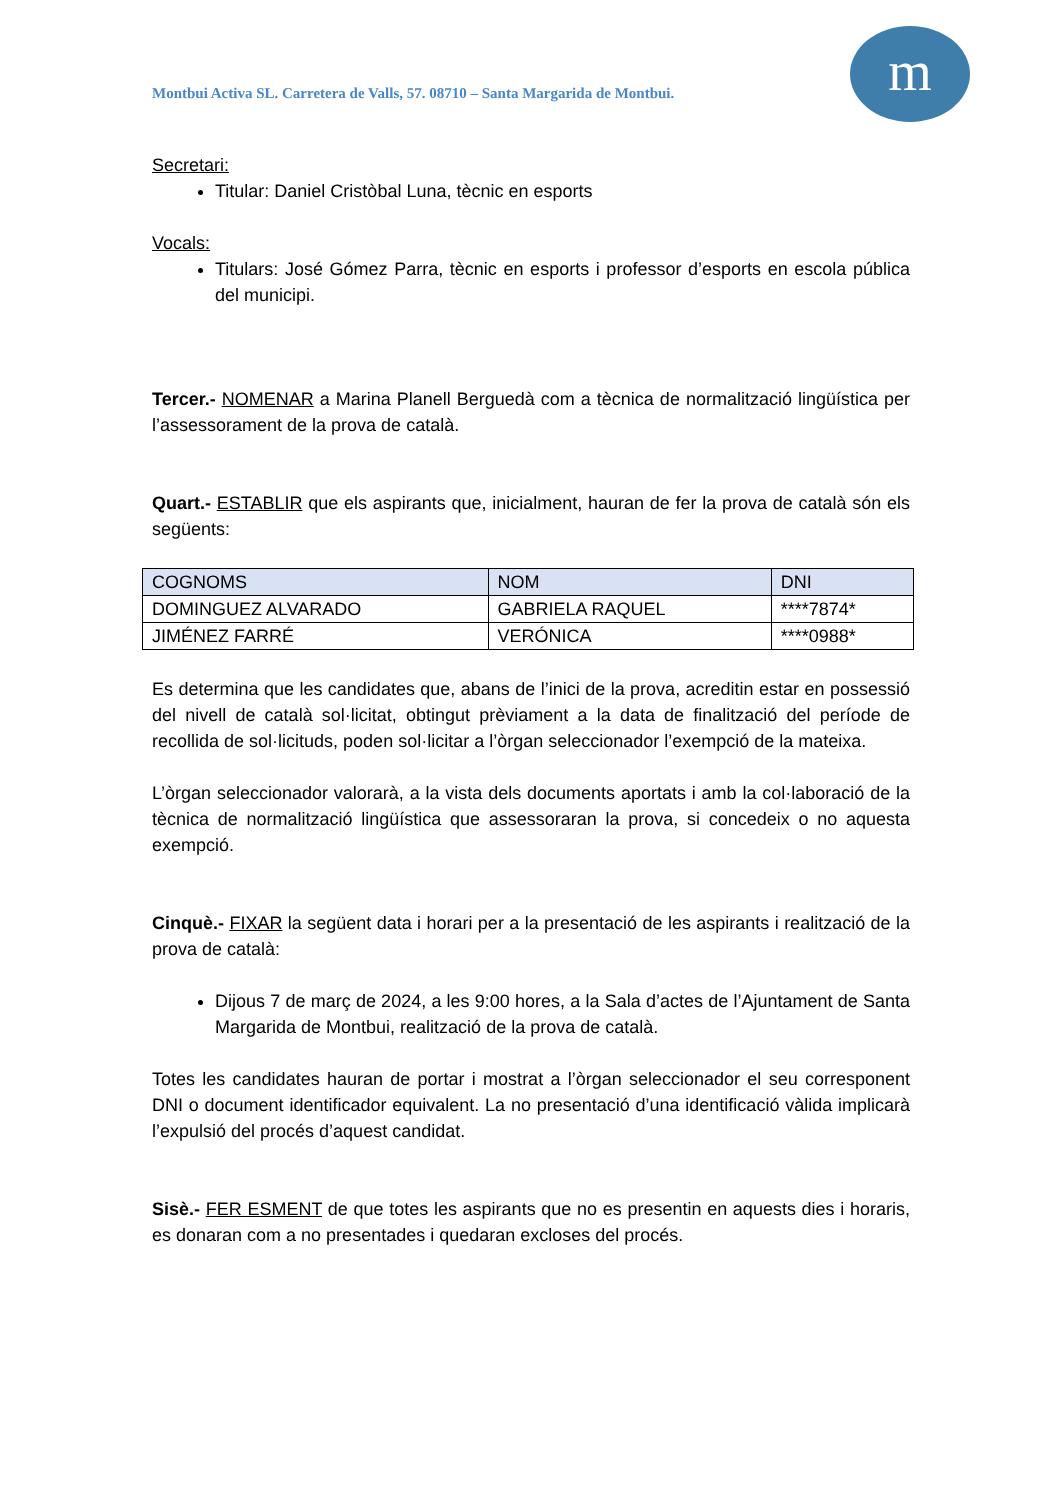Montbui Activa SL. Carretera de Valls, 57. 08710 – Santa Margarida de Montbui.
m
Secretari:
Titular: Daniel Cristòbal Luna, tècnic en esports
Vocals:
Titulars: José Gómez Parra, tècnic en esports i professor d’esports en escola pública del municipi.
Tercer.- NOMENAR a Marina Planell Berguedà com a tècnica de normalització lingüística per l’assessorament de la prova de català.
Quart.- ESTABLIR que els aspirants que, inicialment, hauran de fer la prova de català són els següents:
| COGNOMS | NOM | DNI |
| --- | --- | --- |
| DOMINGUEZ ALVARADO | GABRIELA RAQUEL | ****7874* |
| JIMÉNEZ FARRÉ | VERÓNICA | ****0988* |
Es determina que les candidates que, abans de l’inici de la prova, acreditin estar en possessió del nivell de català sol·licitat, obtingut prèviament a la data de finalització del període de recollida de sol·licituds, poden sol·licitar a l’òrgan seleccionador l’exempció de la mateixa.
L’òrgan seleccionador valorarà, a la vista dels documents aportats i amb la col·laboració de la tècnica de normalització lingüística que assessoraran la prova, si concedeix o no aquesta exempció.
Cinquè.- FIXAR la següent data i horari per a la presentació de les aspirants i realització de la prova de català:
Dijous 7 de març de 2024, a les 9:00 hores, a la Sala d’actes de l’Ajuntament de Santa Margarida de Montbui, realització de la prova de català.
Totes les candidates hauran de portar i mostrat a l’òrgan seleccionador el seu corresponent DNI o document identificador equivalent. La no presentació d’una identificació vàlida implicarà l’expulsió del procés d’aquest candidat.
Sisè.- FER ESMENT de que totes les aspirants que no es presentin en aquests dies i horaris, es donaran com a no presentades i quedaran excloses del procés.